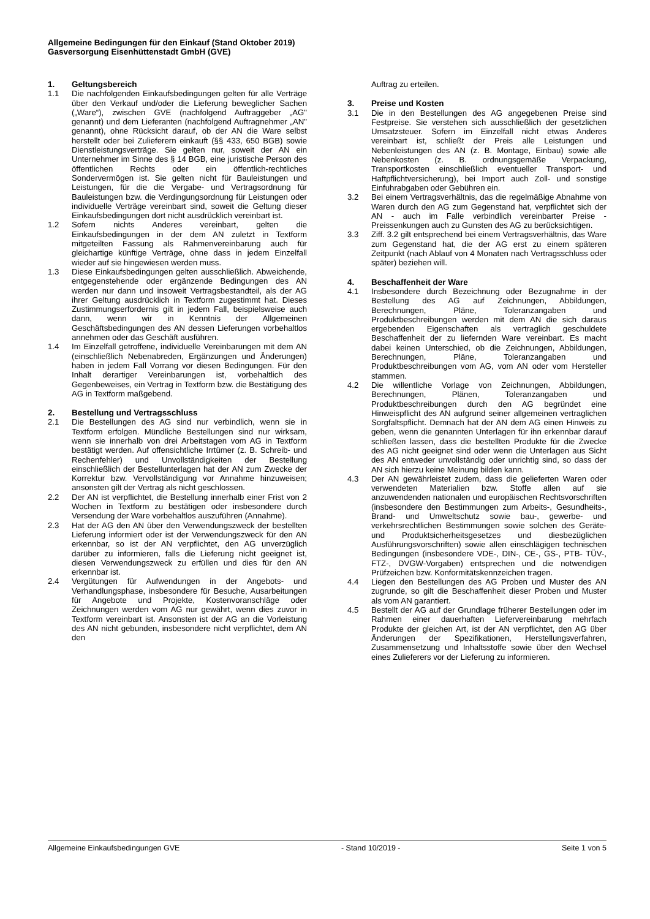Allgemeine Bedingungen für den Einkauf (Stand Oktober 2019)
Gasversorgung Eisenhüttenstadt GmbH (GVE)
1. Geltungsbereich
1.1 Die nachfolgenden Einkaufsbedingungen gelten für alle Verträge über den Verkauf und/oder die Lieferung beweglicher Sachen („Ware“), zwischen GVE (nachfolgend Auftraggeber „AG" genannt) und dem Lieferanten (nachfolgend Auftragnehmer „AN" genannt), ohne Rücksicht darauf, ob der AN die Ware selbst herstellt oder bei Zulieferern einkauft (§§ 433, 650 BGB) sowie Dienstleistungsverträge. Sie gelten nur, soweit der AN ein Unternehmer im Sinne des § 14 BGB, eine juristische Person des öffentlichen Rechts oder ein öffentlich-rechtliches Sondervermögen ist. Sie gelten nicht für Bauleistungen und Leistungen, für die die Vergabe- und Vertragsordnung für Bauleistungen bzw. die Verdingungsordnung für Leistungen oder individuelle Verträge vereinbart sind, soweit die Geltung dieser Einkaufsbedingungen dort nicht ausdrücklich vereinbart ist.
1.2 Sofern nichts Anderes vereinbart, gelten die Einkaufsbedingungen in der dem AN zuletzt in Textform mitgeteilten Fassung als Rahmenvereinbarung auch für gleichartige künftige Verträge, ohne dass in jedem Einzelfall wieder auf sie hingewiesen werden muss.
1.3 Diese Einkaufsbedingungen gelten ausschließlich. Abweichende, entgegenstehende oder ergänzende Bedingungen des AN werden nur dann und insoweit Vertragsbestandteil, als der AG ihrer Geltung ausdrücklich in Textform zugestimmt hat. Dieses Zustimmungserfordernis gilt in jedem Fall, beispielsweise auch dann, wenn wir in Kenntnis der Allgemeinen Geschäftsbedingungen des AN dessen Lieferungen vorbehaltlos annehmen oder das Geschäft ausführen.
1.4 Im Einzelfall getroffene, individuelle Vereinbarungen mit dem AN (einschließlich Nebenabreden, Ergänzungen und Änderungen) haben in jedem Fall Vorrang vor diesen Bedingungen. Für den Inhalt derartiger Vereinbarungen ist, vorbehaltlich des Gegenbeweises, ein Vertrag in Textform bzw. die Bestätigung des AG in Textform maßgebend.
2. Bestellung und Vertragsschluss
2.1 Die Bestellungen des AG sind nur verbindlich, wenn sie in Textform erfolgen. Mündliche Bestellungen sind nur wirksam, wenn sie innerhalb von drei Arbeitstagen vom AG in Textform bestätigt werden. Auf offensichtliche Irrtümer (z. B. Schreib- und Rechenfehler) und Unvollständigkeiten der Bestellung einschließlich der Bestellunterlagen hat der AN zum Zwecke der Korrektur bzw. Vervollständigung vor Annahme hinzuweisen; ansonsten gilt der Vertrag als nicht geschlossen.
2.2 Der AN ist verpflichtet, die Bestellung innerhalb einer Frist von 2 Wochen in Textform zu bestätigen oder insbesondere durch Versendung der Ware vorbehaltlos auszuführen (Annahme).
2.3 Hat der AG den AN über den Verwendungszweck der bestellten Lieferung informiert oder ist der Verwendungszweck für den AN erkennbar, so ist der AN verpflichtet, den AG unverzüglich darüber zu informieren, falls die Lieferung nicht geeignet ist, diesen Verwendungszweck zu erfüllen und dies für den AN erkennbar ist.
2.4 Vergütungen für Aufwendungen in der Angebots- und Verhandlungsphase, insbesondere für Besuche, Ausarbeitungen für Angebote und Projekte, Kostenvoranschläge oder Zeichnungen werden vom AG nur gewährt, wenn dies zuvor in Textform vereinbart ist. Ansonsten ist der AG an die Vorleistung des AN nicht gebunden, insbesondere nicht verpflichtet, dem AN den
Auftrag zu erteilen.
3. Preise und Kosten
3.1 Die in den Bestellungen des AG angegebenen Preise sind Festpreise. Sie verstehen sich ausschließlich der gesetzlichen Umsatzsteuer. Sofern im Einzelfall nicht etwas Anderes vereinbart ist, schließt der Preis alle Leistungen und Nebenleistungen des AN (z. B. Montage, Einbau) sowie alle Nebenkosten (z. B. ordnungsgemäße Verpackung, Transportkosten einschließlich eventueller Transport- und Haftpflichtversicherung), bei Import auch Zoll- und sonstige Einfuhrabgaben oder Gebühren ein.
3.2 Bei einem Vertragsverhältnis, das die regelmäßige Abnahme von Waren durch den AG zum Gegenstand hat, verpflichtet sich der AN - auch im Falle verbindlich vereinbarter Preise - Preissenkungen auch zu Gunsten des AG zu berücksichtigen.
3.3 Ziff. 3.2 gilt entsprechend bei einem Vertragsverhältnis, das Ware zum Gegenstand hat, die der AG erst zu einem späteren Zeitpunkt (nach Ablauf von 4 Monaten nach Vertragsschluss oder später) beziehen will.
4. Beschaffenheit der Ware
4.1 Insbesondere durch Bezeichnung oder Bezugnahme in der Bestellung des AG auf Zeichnungen, Abbildungen, Berechnungen, Pläne, Toleranzangaben und Produktbeschreibungen werden mit dem AN die sich daraus ergebenden Eigenschaften als vertraglich geschuldete Beschaffenheit der zu liefernden Ware vereinbart. Es macht dabei keinen Unterschied, ob die Zeichnungen, Abbildungen, Berechnungen, Pläne, Toleranzangaben und Produktbeschreibungen vom AG, vom AN oder vom Hersteller stammen.
4.2 Die willentliche Vorlage von Zeichnungen, Abbildungen, Berechnungen, Plänen, Toleranzangaben und Produktbeschreibungen durch den AG begründet eine Hinweispflicht des AN aufgrund seiner allgemeinen vertraglichen Sorgfaltspflicht. Demnach hat der AN dem AG einen Hinweis zu geben, wenn die genannten Unterlagen für ihn erkennbar darauf schließen lassen, dass die bestellten Produkte für die Zwecke des AG nicht geeignet sind oder wenn die Unterlagen aus Sicht des AN entweder unvollständig oder unrichtig sind, so dass der AN sich hierzu keine Meinung bilden kann.
4.3 Der AN gewährleistet zudem, dass die gelieferten Waren oder verwendeten Materialien bzw. Stoffe allen auf sie anzuwendenden nationalen und europäischen Rechtsvorschriften (insbesondere den Bestimmungen zum Arbeits-, Gesundheits-, Brand- und Umweltschutz sowie bau-, gewerbe- und verkehrsrechtlichen Bestimmungen sowie solchen des Geräte- und Produktsicherheitsgesetzes und diesbezüglichen Ausführungsvorschriften) sowie allen einschlägigen technischen Bedingungen (insbesondere VDE-, DIN-, CE-, GS-, PTB- TÜV-, FTZ-, DVGW-Vorgaben) entsprechen und die notwendigen Prüfzeichen bzw. Konformitätskennzeichen tragen.
4.4 Liegen den Bestellungen des AG Proben und Muster des AN zugrunde, so gilt die Beschaffenheit dieser Proben und Muster als vom AN garantiert.
4.5 Bestellt der AG auf der Grundlage früherer Bestellungen oder im Rahmen einer dauerhaften Liefervereinbarung mehrfach Produkte der gleichen Art, ist der AN verpflichtet, den AG über Änderungen der Spezifikationen, Herstellungsverfahren, Zusammensetzung und Inhaltsstoffe sowie über den Wechsel eines Zulieferers vor der Lieferung zu informieren.
Allgemeine Einkaufsbedingungen GVE - Stand 10/2019 - Seite 1 von 5